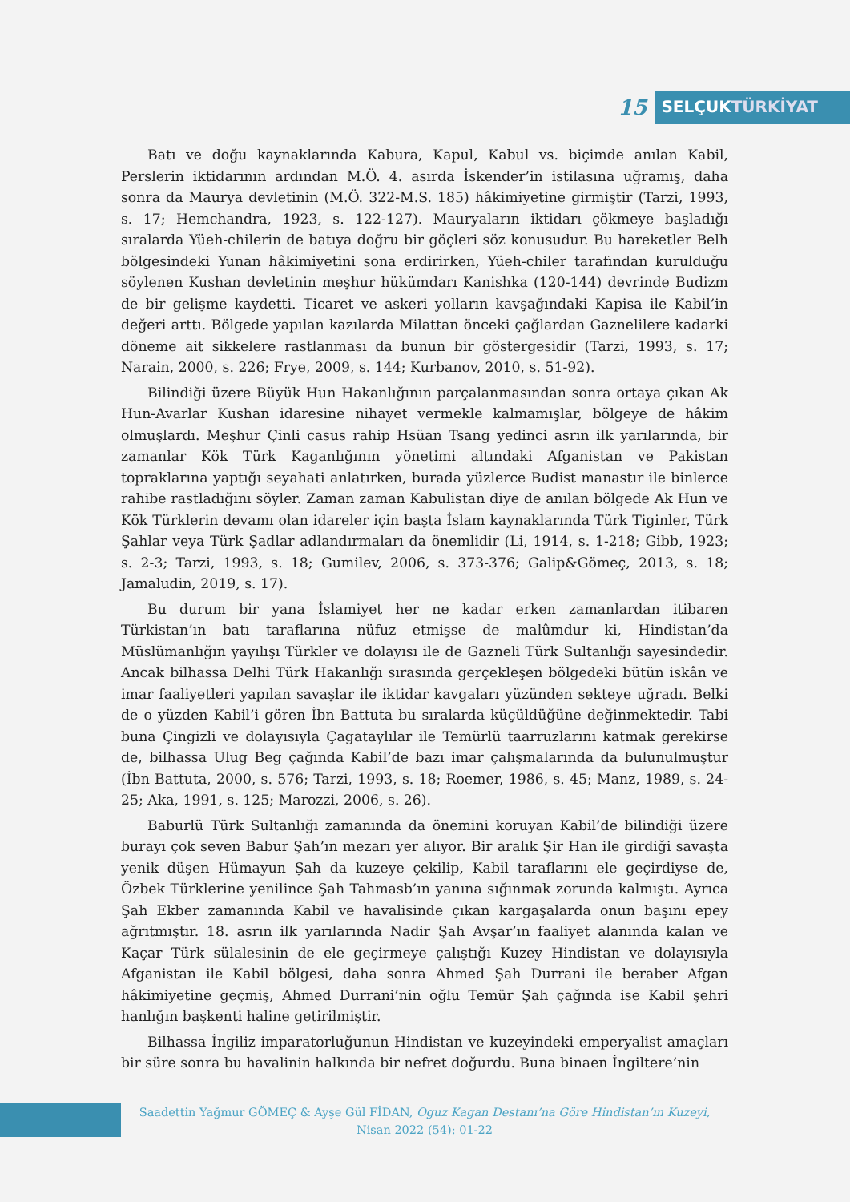15
SELÇUKTÜRKİYAT
Batı ve doğu kaynaklarında Kabura, Kapul, Kabul vs. biçimde anılan Kabil, Perslerin iktidarının ardından M.Ö. 4. asırda İskender’in istilasına uğramış, daha sonra da Maurya devletinin (M.Ö. 322-M.S. 185) hâkimiyetine girmiştir (Tarzi, 1993, s. 17; Hemchandra, 1923, s. 122-127). Mauryaların iktidarı çökmeye başladığı sıralarda Yüeh-chilerin de batıya doğru bir göçleri söz konusudur. Bu hareketler Belh bölgesindeki Yunan hâkimiyetini sona erdirirken, Yüeh-chiler tarafından kurulduğu söylenen Kushan devletinin meşhur hükümdarı Kanishka (120-144) devrinde Budizm de bir gelişme kaydetti. Ticaret ve askeri yolların kavşağındaki Kapisa ile Kabil’in değeri arttı. Bölgede yapılan kazılarda Milattan önceki çağlardan Gaznelilere kadarki döneme ait sikkelere rastlanması da bunun bir göstergesidir (Tarzi, 1993, s. 17; Narain, 2000, s. 226; Frye, 2009, s. 144; Kurbanov, 2010, s. 51-92).
Bilindiği üzere Büyük Hun Hakanlığının parçalanmasından sonra ortaya çıkan Ak Hun-Avarlar Kushan idaresine nihayet vermekle kalmamışlar, bölgeye de hâkim olmuşlardı. Meşhur Çinli casus rahip Hsüan Tsang yedinci asrın ilk yarılarında, bir zamanlar Kök Türk Kaganlığının yönetimi altındaki Afganistan ve Pakistan topraklarına yaptığı seyahati anlatırken, burada yüzlerce Budist manastır ile binlerce rahibe rastladığını söyler. Zaman zaman Kabulistan diye de anılan bölgede Ak Hun ve Kök Türklerin devamı olan idareler için başta İslam kaynaklarında Türk Tiginler, Türk Şahlar veya Türk Şadlar adlandırmaları da önemlidir (Li, 1914, s. 1-218; Gibb, 1923; s. 2-3; Tarzi, 1993, s. 18; Gumilev, 2006, s. 373-376; Galip&Gömeç, 2013, s. 18; Jamaludin, 2019, s. 17).
Bu durum bir yana İslamiyet her ne kadar erken zamanlardan itibaren Türkistan’ın batı taraflarına nüfuz etmişse de malûmdur ki, Hindistan’da Müslümanlığın yayılışı Türkler ve dolayısı ile de Gazneli Türk Sultanlığı sayesindedir. Ancak bilhassa Delhi Türk Hakanlığı sırasında gerçekleşen bölgedeki bütün iskân ve imar faaliyetleri yapılan savaşlar ile iktidar kavgaları yüzünden sekteye uğradı. Belki de o yüzden Kabil’i gören İbn Battuta bu sıralarda küçüldüğüne değinmektedir. Tabi buna Çingizli ve dolayısıyla Çagataylılar ile Temürlü taarruzlarını katmak gerekirse de, bilhassa Ulug Beg çağında Kabil’de bazı imar çalışmalarında da bulunulmuştur (İbn Battuta, 2000, s. 576; Tarzi, 1993, s. 18; Roemer, 1986, s. 45; Manz, 1989, s. 24-25; Aka, 1991, s. 125; Marozzi, 2006, s. 26).
Baburlü Türk Sultanlığı zamanında da önemini koruyan Kabil’de bilindiği üzere burayı çok seven Babur Şah’ın mezarı yer alıyor. Bir aralık Şir Han ile girdiği savaşta yenik düşen Hümayun Şah da kuzeye çekilip, Kabil taraflarını ele geçirdiyse de, Özbek Türklerine yenilince Şah Tahmasb’ın yanına sığınmak zorunda kalmıştı. Ayrıca Şah Ekber zamanında Kabil ve havalisinde çıkan kargaşalarda onun başını epey ağrıtmıştır. 18. asrın ilk yarılarında Nadir Şah Avşar’ın faaliyet alanında kalan ve Kaçar Türk sülalesinin de ele geçirmeye çalıştığı Kuzey Hindistan ve dolayısıyla Afganistan ile Kabil bölgesi, daha sonra Ahmed Şah Durrani ile beraber Afgan hâkimiyetine geçmiş, Ahmed Durrani’nin oğlu Temür Şah çağında ise Kabil şehri hanlığın başkenti haline getirilmiştir.
Bilhassa İngiliz imparatorluğunun Hindistan ve kuzeyindeki emperyalist amaçları bir süre sonra bu havalinin halkında bir nefret doğurdu. Buna binaen İngiltere’nin
Saadettin Yağmur GÖMEÇ & Ayşe Gül FİDAN, Oguz Kagan Destanı’na Göre Hindistan’ın Kuzeyi,
Nisan 2022 (54): 01-22